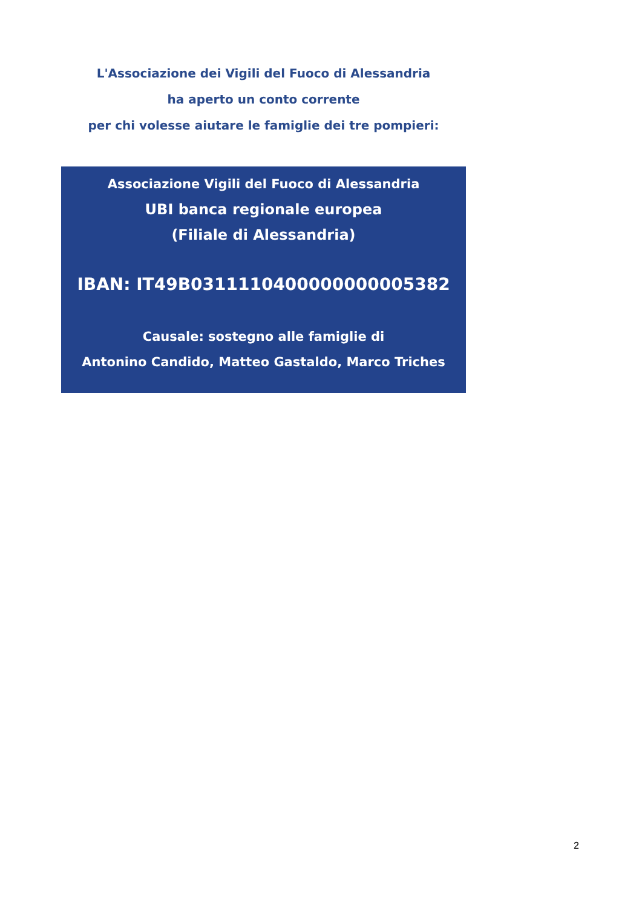L'Associazione dei Vigili del Fuoco di Alessandria
ha aperto un conto corrente
per chi volesse aiutare le famiglie dei tre pompieri:
Associazione Vigili del Fuoco di Alessandria
UBI banca regionale europea
(Filiale di Alessandria)
IBAN: IT49B0311110400000000005382
Causale: sostegno alle famiglie di
Antonino Candido, Matteo Gastaldo, Marco Triches
2